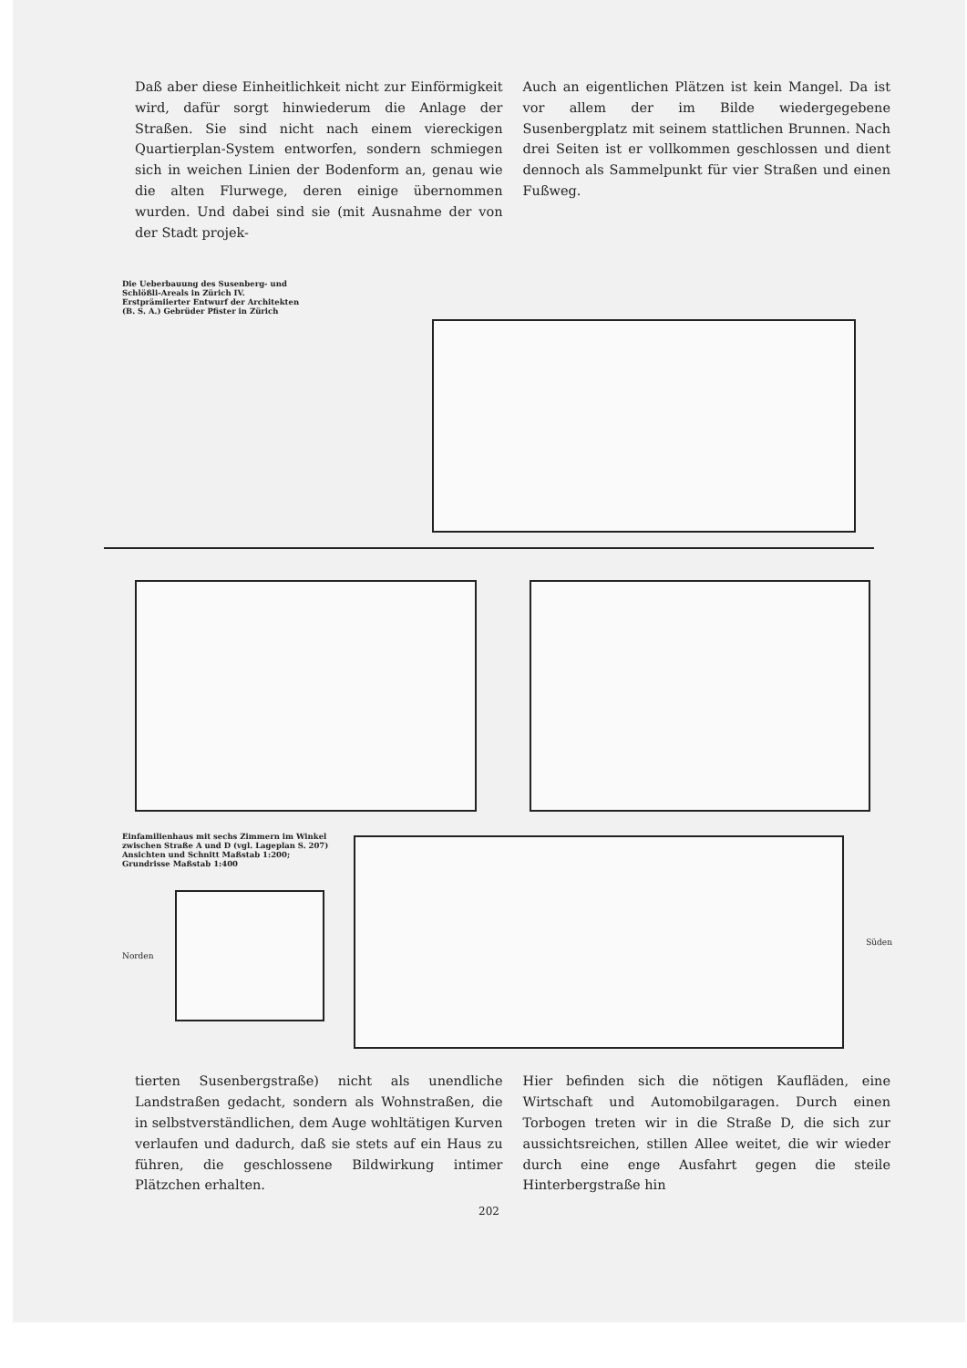Daß aber diese Einheitlichkeit nicht zur Einförmigkeit wird, dafür sorgt hinwiederum die Anlage der Straßen. Sie sind nicht nach einem viereckigen Quartierplan-System entworfen, sondern schmiegen sich in weichen Linien der Bodenform an, genau wie die alten Flurwege, deren einige übernommen wurden. Und dabei sind sie (mit Ausnahme der von der Stadt projek-
Auch an eigentlichen Plätzen ist kein Mangel. Da ist vor allem der im Bilde wiedergegebene Susenbergplatz mit seinem stattlichen Brunnen. Nach drei Seiten ist er vollkommen geschlossen und dient dennoch als Sammelpunkt für vier Straßen und einen Fußweg.
Die Ueberbauung des Susenberg- und Schlößli-Areals in Zürich IV. Erstprämiierter Entwurf der Architekten (B. S. A.) Gebrüder Pfister in Zürich
Einfamilienhaus mit sechs Zimmern im Winkel zwischen Straße A und D (vgl. Lageplan S. 207) Ansichten und Schnitt Maßstab 1:200; Grundrisse Maßstab 1:400
Norden
Süden
tierten Susenbergstraße) nicht als unendliche Landstraßen gedacht, sondern als Wohnstraßen, die in selbstverständlichen, dem Auge wohltätigen Kurven verlaufen und dadurch, daß sie stets auf ein Haus zu führen, die geschlossene Bildwirkung intimer Plätzchen erhalten.
Hier befinden sich die nötigen Kaufläden, eine Wirtschaft und Automobilgaragen. Durch einen Torbogen treten wir in die Straße D, die sich zur aussichtsreichen, stillen Allee weitet, die wir wieder durch eine enge Ausfahrt gegen die steile Hinterbergstraße hin
202